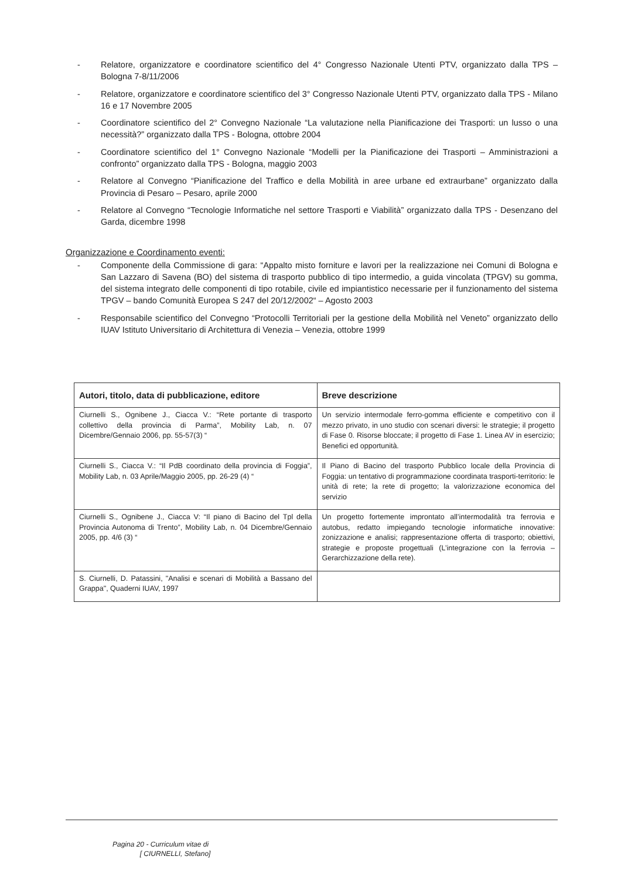- Relatore, organizzatore e coordinatore scientifico del 4° Congresso Nazionale Utenti PTV, organizzato dalla TPS – Bologna 7-8/11/2006
- Relatore, organizzatore e coordinatore scientifico del 3° Congresso Nazionale Utenti PTV, organizzato dalla TPS - Milano 16 e 17 Novembre 2005
- Coordinatore scientifico del 2° Convegno Nazionale “La valutazione nella Pianificazione dei Trasporti: un lusso o una necessità?” organizzato dalla TPS - Bologna, ottobre 2004
- Coordinatore scientifico del 1° Convegno Nazionale “Modelli per la Pianificazione dei Trasporti – Amministrazioni a confronto” organizzato dalla TPS - Bologna, maggio 2003
- Relatore al Convegno “Pianificazione del Traffico e della Mobilità in aree urbane ed extraurbane” organizzato dalla Provincia di Pesaro – Pesaro, aprile 2000
- Relatore al Convegno “Tecnologie Informatiche nel settore Trasporti e Viabilità” organizzato dalla TPS - Desenzano del Garda, dicembre 1998
Organizzazione e Coordinamento eventi:
- Componente della Commissione di gara: “Appalto misto forniture e lavori per la realizzazione nei Comuni di Bologna e San Lazzaro di Savena (BO) del sistema di trasporto pubblico di tipo intermedio, a guida vincolata (TPGV) su gomma, del sistema integrato delle componenti di tipo rotabile, civile ed impiantistico necessarie per il funzionamento del sistema TPGV – bando Comunità Europea S 247 del 20/12/2002“ – Agosto 2003
- Responsabile scientifico del Convegno “Protocolli Territoriali per la gestione della Mobilità nel Veneto” organizzato dello IUAV Istituto Universitario di Architettura di Venezia – Venezia, ottobre 1999
| Autori, titolo, data di pubblicazione, editore | Breve descrizione |
| --- | --- |
| Ciurnelli S., Ognibene J., Ciacca V.: “Rete portante di trasporto collettivo della provincia di Parma”, Mobility Lab, n. 07 Dicembre/Gennaio 2006, pp. 55-57(3) “ | Un servizio intermodale ferro-gomma efficiente e competitivo con il mezzo privato, in uno studio con scenari diversi: le strategie; il progetto di Fase 0. Risorse bloccate; il progetto di Fase 1. Linea AV in esercizio; Benefici ed opportunità. |
| Ciurnelli S., Ciacca V.: “Il PdB coordinato della provincia di Foggia”, Mobility Lab, n. 03 Aprile/Maggio 2005, pp. 26-29 (4) “ | Il Piano di Bacino del trasporto Pubblico locale della Provincia di Foggia: un tentativo di programmazione coordinata trasporti-territorio: le unità di rete; la rete di progetto; la valorizzazione economica del servizio |
| Ciurnelli S., Ognibene J., Ciacca V: “Il piano di Bacino del Tpl della Provincia Autonoma di Trento”, Mobility Lab, n. 04 Dicembre/Gennaio 2005, pp. 4/6 (3) “ | Un progetto fortemente improntato all’intermodalità tra ferrovia e autobus, redatto impiegando tecnologie informatiche innovative: zonizzazione e analisi; rappresentazione offerta di trasporto; obiettivi, strategie e proposte progettuali (L’integrazione con la ferrovia – Gerarchizzazione della rete). |
| S. Ciurnelli, D. Patassini, "Analisi e scenari di Mobilità a Bassano del Grappa", Quaderni IUAV, 1997 | |
Pagina 20 - Curriculum vitae di
[ CIURNELLI, Stefano]